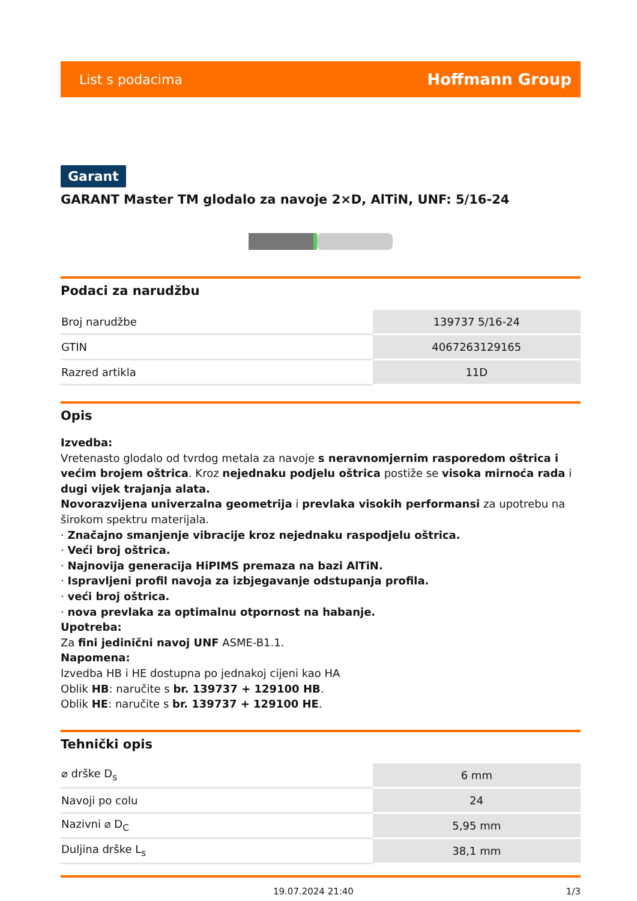List s podacima Hoffmann Group
Garant
GARANT Master TM glodalo za navoje 2×D, AlTiN, UNF: 5/16-24
Podaci za narudžbu
| Broj narudžbe | 139737 5/16-24 |
| GTIN | 4067263129165 |
| Razred artikla | 11D |
Opis
Izvedba:
Vretenasto glodalo od tvrdog metala za navoje s neravnomjernim rasporedom oštrica i većim brojem oštrica. Kroz nejednaku podjelu oštrica postiže se visoka mirnoća rada i dugi vijek trajanja alata.
Novorazvijena univerzalna geometrija i prevlaka visokih performansi za upotrebu na širokom spektru materijala.
· Značajno smanjenje vibracije kroz nejednaku raspodjelu oštrica.
· Veći broj oštrica.
· Najnovija generacija HiPIMS premaza na bazi AlTiN.
· Ispravljeni profil navoja za izbjegavanje odstupanja profila.
· veći broj oštrica.
· nova prevlaka za optimalnu otpornost na habanje.
Upotreba:
Za fini jedinični navoj UNF ASME-B1.1.
Napomena:
Izvedba HB i HE dostupna po jednakoj cijeni kao HA
Oblik HB: naručite s br. 139737 + 129100 HB.
Oblik HE: naručite s br. 139737 + 129100 HE.
Tehnički opis
| ⌀ drške D<sub>s</sub> | 6 mm |
| Navoji po colu | 24 |
| Nazivni ⌀ D<sub>C</sub> | 5,95 mm |
| Duljina drške L<sub>s</sub> | 38,1 mm |
19.07.2024 21:40 1/3